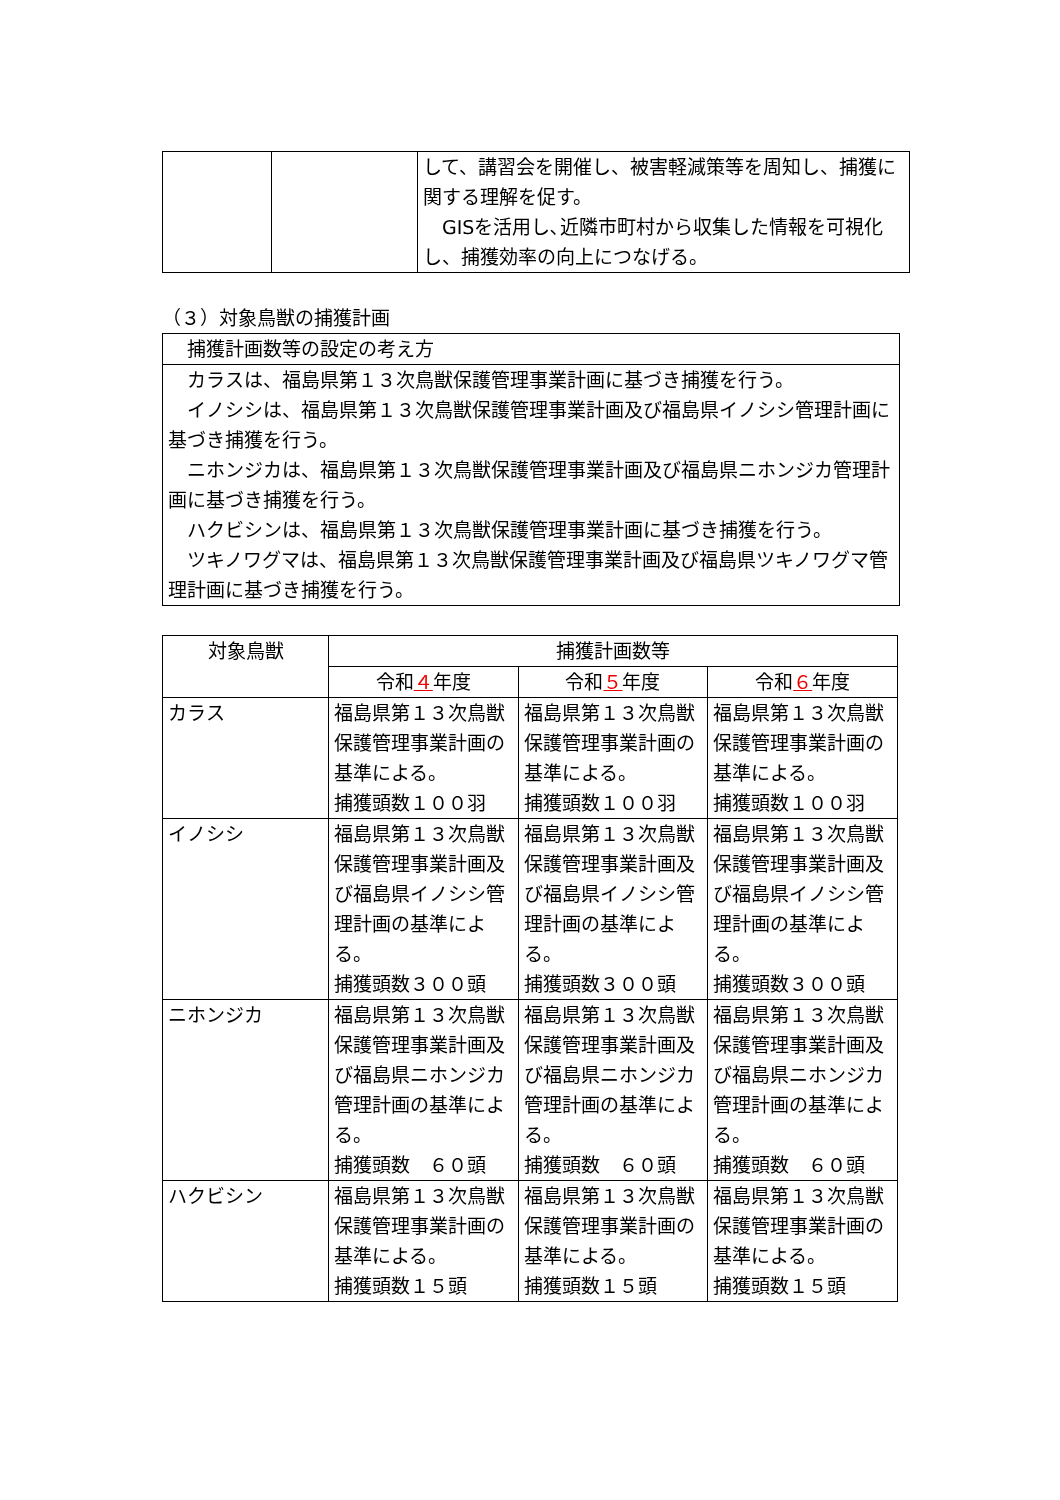| | | して、講習会を開催し、被害軽減策等を周知し、捕獲に関する理解を促す。 GISを活用し､近隣市町村から収集した情報を可視化し、捕獲効率の向上につなげる。 |
（３）対象鳥獣の捕獲計画
| 捕獲計画数等の設定の考え方 |
| カラスは、福島県第１３次鳥獣保護管理事業計画に基づき捕獲を行う。 イノシシは、福島県第１３次鳥獣保護管理事業計画及び福島県イノシシ管理計画に基づき捕獲を行う。 ニホンジカは、福島県第１３次鳥獣保護管理事業計画及び福島県ニホンジカ管理計画に基づき捕獲を行う。 ハクビシンは、福島県第１３次鳥獣保護管理事業計画に基づき捕獲を行う。 ツキノワグマは、福島県第１３次鳥獣保護管理事業計画及び福島県ツキノワグマ管理計画に基づき捕獲を行う。 |
| 対象鳥獣 | 捕獲計画数等 | | |
| --- | --- | --- | --- |
| | 令和 ４ 年度 | 令和 ５ 年度 | 令和 ６ 年度 |
| カラス | 福島県第１３次鳥獣保護管理事業計画の基準による。 捕獲頭数１００羽 | 福島県第１３次鳥獣保護管理事業計画の基準による。 捕獲頭数１００羽 | 福島県第１３次鳥獣保護管理事業計画の基準による。 捕獲頭数１００羽 |
| イノシシ | 福島県第１３次鳥獣保護管理事業計画及び福島県イノシシ管理計画の基準による。 捕獲頭数３００頭 | 福島県第１３次鳥獣保護管理事業計画及び福島県イノシシ管理計画の基準による。 捕獲頭数３００頭 | 福島県第１３次鳥獣保護管理事業計画及び福島県イノシシ管理計画の基準による。 捕獲頭数３００頭 |
| ニホンジカ | 福島県第１３次鳥獣保護管理事業計画及び福島県ニホンジカ管理計画の基準による。 捕獲頭数 ６０頭 | 福島県第１３次鳥獣保護管理事業計画及び福島県ニホンジカ管理計画の基準による。 捕獲頭数 ６０頭 | 福島県第１３次鳥獣保護管理事業計画及び福島県ニホンジカ管理計画の基準による。 捕獲頭数 ６０頭 |
| ハクビシン | 福島県第１３次鳥獣保護管理事業計画の基準による。 捕獲頭数１５頭 | 福島県第１３次鳥獣保護管理事業計画の基準による。 捕獲頭数１５頭 | 福島県第１３次鳥獣保護管理事業計画の基準による。 捕獲頭数１５頭 |